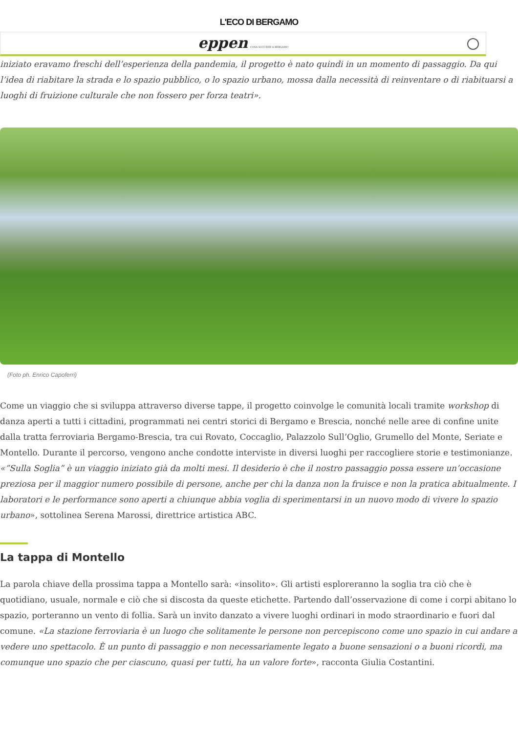L'ECO DI BERGAMO
eppen COSA SUCCEDE A BERGAMO
iniziato eravamo freschi dell’esperienza della pandemia, il progetto è nato quindi in un momento di passaggio. Da qui l’idea di riabitare la strada e lo spazio pubblico, o lo spazio urbano, mossa dalla necessità di reinventare o di riabituarsi a luoghi di fruizione culturale che non fossero per forza teatri».
(Foto ph. Enrico Capoferri)
Come un viaggio che si sviluppa attraverso diverse tappe, il progetto coinvolge le comunità locali tramite workshop di danza aperti a tutti i cittadini, programmati nei centri storici di Bergamo e Brescia, nonché nelle aree di confine unite dalla tratta ferroviaria Bergamo-Brescia, tra cui Rovato, Coccaglio, Palazzolo Sull’Oglio, Grumello del Monte, Seriate e Montello. Durante il percorso, vengono anche condotte interviste in diversi luoghi per raccogliere storie e testimonianze. «”Sulla Soglia” è un viaggio iniziato già da molti mesi. Il desiderio è che il nostro passaggio possa essere un’occasione preziosa per il maggior numero possibile di persone, anche per chi la danza non la fruisce e non la pratica abitualmente. I laboratori e le performance sono aperti a chiunque abbia voglia di sperimentarsi in un nuovo modo di vivere lo spazio urbano», sottolinea Serena Marossi, direttrice artistica ABC.
La tappa di Montello
La parola chiave della prossima tappa a Montello sarà: «insolito». Gli artisti esploreranno la soglia tra ciò che è quotidiano, usuale, normale e ciò che si discosta da queste etichette. Partendo dall’osservazione di come i corpi abitano lo spazio, porteranno un vento di follia. Sarà un invito danzato a vivere luoghi ordinari in modo straordinario e fuori dal comune. «La stazione ferroviaria è un luogo che solitamente le persone non percepiscono come uno spazio in cui andare a vedere uno spettacolo. È un punto di passaggio e non necessariamente legato a buone sensazioni o a buoni ricordi, ma comunque uno spazio che per ciascuno, quasi per tutti, ha un valore forte», racconta Giulia Costantini.